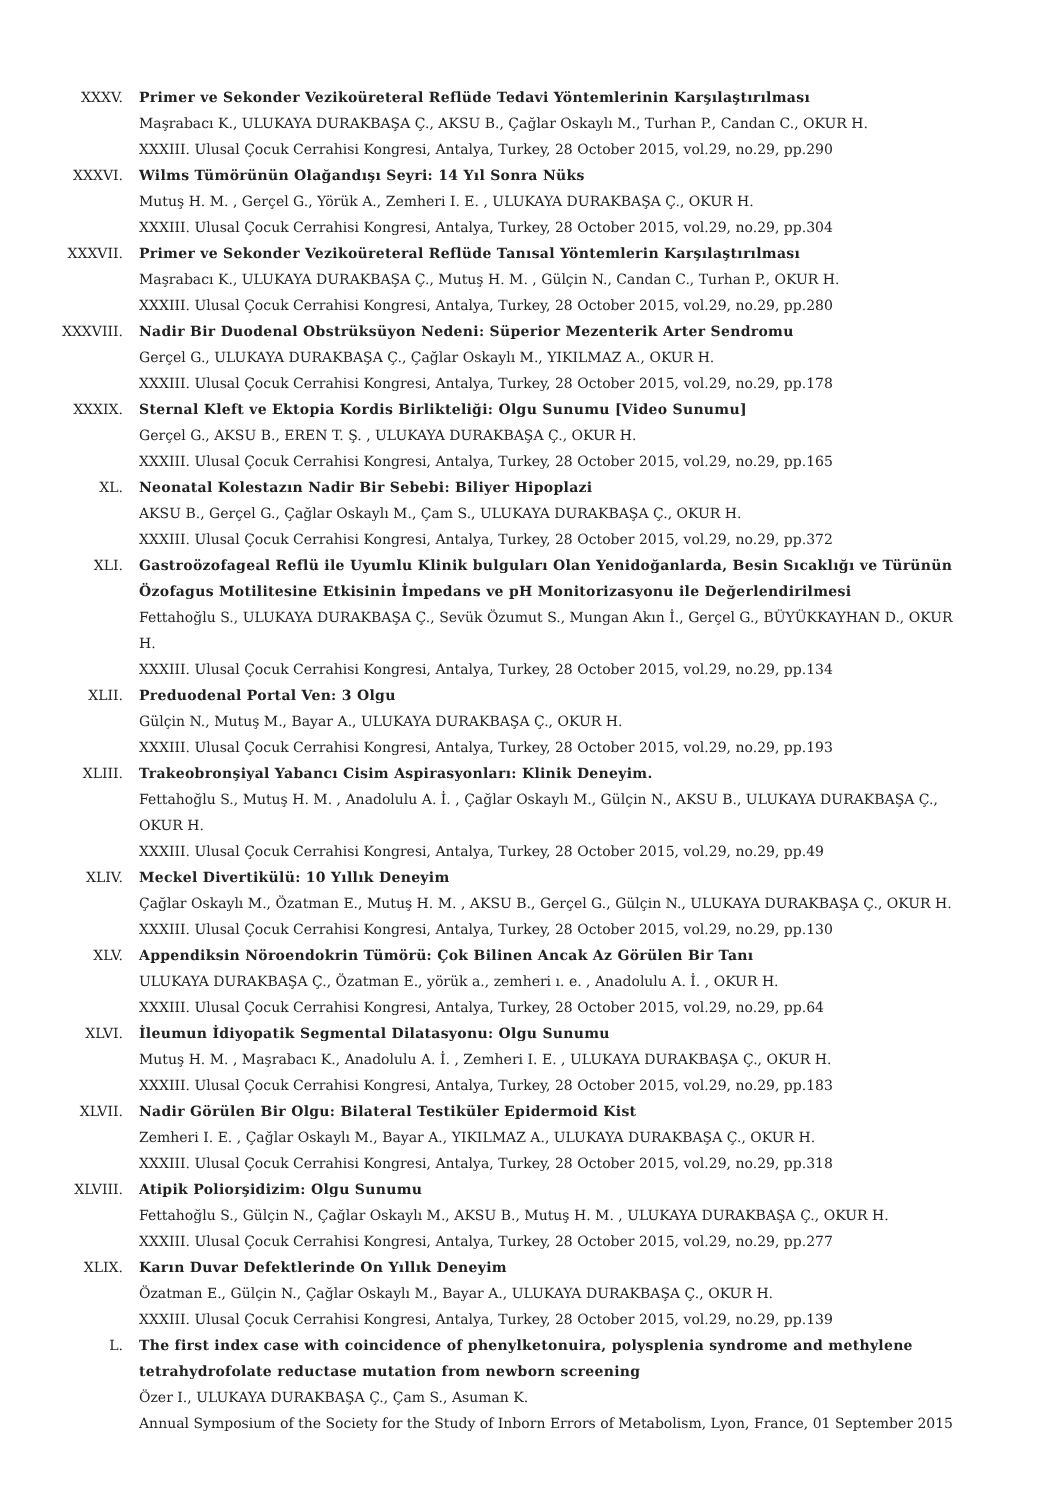XXXV. Primer ve Sekonder Vezikoüreteral Reflüde Tedavi Yöntemlerinin Karşılaştırılması
Maşrabacı K., ULUKAYA DURAKBAŞA Ç., AKSU B., Çağlar Oskaylı M., Turhan P., Candan C., OKUR H.
XXXIII. Ulusal Çocuk Cerrahisi Kongresi, Antalya, Turkey, 28 October 2015, vol.29, no.29, pp.290
XXXVI. Wilms Tümörünün Olağandışı Seyri: 14 Yıl Sonra Nüks
Mutuş H. M. , Gerçel G., Yörük A., Zemheri I. E. , ULUKAYA DURAKBAŞA Ç., OKUR H.
XXXIII. Ulusal Çocuk Cerrahisi Kongresi, Antalya, Turkey, 28 October 2015, vol.29, no.29, pp.304
XXXVII. Primer ve Sekonder Vezikoüreteral Reflüde Tanısal Yöntemlerin Karşılaştırılması
Maşrabacı K., ULUKAYA DURAKBAŞA Ç., Mutuş H. M. , Gülçin N., Candan C., Turhan P., OKUR H.
XXXIII. Ulusal Çocuk Cerrahisi Kongresi, Antalya, Turkey, 28 October 2015, vol.29, no.29, pp.280
XXXVIII. Nadir Bir Duodenal Obstrüksüyon Nedeni: Süperior Mezenterik Arter Sendromu
Gerçel G., ULUKAYA DURAKBAŞA Ç., Çağlar Oskaylı M., YIKILMAZ A., OKUR H.
XXXIII. Ulusal Çocuk Cerrahisi Kongresi, Antalya, Turkey, 28 October 2015, vol.29, no.29, pp.178
XXXIX. Sternal Kleft ve Ektopia Kordis Birlikteliği: Olgu Sunumu [Video Sunumu]
Gerçel G., AKSU B., EREN T. Ş. , ULUKAYA DURAKBAŞA Ç., OKUR H.
XXXIII. Ulusal Çocuk Cerrahisi Kongresi, Antalya, Turkey, 28 October 2015, vol.29, no.29, pp.165
XL. Neonatal Kolestazın Nadir Bir Sebebi: Biliyer Hipoplazi
AKSU B., Gerçel G., Çağlar Oskaylı M., Çam S., ULUKAYA DURAKBAŞA Ç., OKUR H.
XXXIII. Ulusal Çocuk Cerrahisi Kongresi, Antalya, Turkey, 28 October 2015, vol.29, no.29, pp.372
XLI. Gastroözofageal Reflü ile Uyumlu Klinik bulguları Olan Yenidoğanlarda, Besin Sıcaklığı ve Türünün Özofagus Motilitesine Etkisinin İmpedans ve pH Monitorizasyonu ile Değerlendirilmesi
Fettahoğlu S., ULUKAYA DURAKBAŞA Ç., Sevük Özumut S., Mungan Akın İ., Gerçel G., BÜYÜKKAYHAN D., OKUR H.
XXXIII. Ulusal Çocuk Cerrahisi Kongresi, Antalya, Turkey, 28 October 2015, vol.29, no.29, pp.134
XLII. Preduodenal Portal Ven: 3 Olgu
Gülçin N., Mutuş M., Bayar A., ULUKAYA DURAKBAŞA Ç., OKUR H.
XXXIII. Ulusal Çocuk Cerrahisi Kongresi, Antalya, Turkey, 28 October 2015, vol.29, no.29, pp.193
XLIII. Trakeobronşiyal Yabancı Cisim Aspirasyonları: Klinik Deneyim.
Fettahoğlu S., Mutuş H. M. , Anadolulu A. İ. , Çağlar Oskaylı M., Gülçin N., AKSU B., ULUKAYA DURAKBAŞA Ç., OKUR H.
XXXIII. Ulusal Çocuk Cerrahisi Kongresi, Antalya, Turkey, 28 October 2015, vol.29, no.29, pp.49
XLIV. Meckel Divertikülü: 10 Yıllık Deneyim
Çağlar Oskaylı M., Özatman E., Mutuş H. M. , AKSU B., Gerçel G., Gülçin N., ULUKAYA DURAKBAŞA Ç., OKUR H.
XXXIII. Ulusal Çocuk Cerrahisi Kongresi, Antalya, Turkey, 28 October 2015, vol.29, no.29, pp.130
XLV. Appendiksin Nöroendokrin Tümörü: Çok Bilinen Ancak Az Görülen Bir Tanı
ULUKAYA DURAKBAŞA Ç., Özatman E., yörük a., zemheri ı. e. , Anadolulu A. İ. , OKUR H.
XXXIII. Ulusal Çocuk Cerrahisi Kongresi, Antalya, Turkey, 28 October 2015, vol.29, no.29, pp.64
XLVI. İleumun İdiyopatik Segmental Dilatasyonu: Olgu Sunumu
Mutuş H. M. , Maşrabacı K., Anadolulu A. İ. , Zemheri I. E. , ULUKAYA DURAKBAŞA Ç., OKUR H.
XXXIII. Ulusal Çocuk Cerrahisi Kongresi, Antalya, Turkey, 28 October 2015, vol.29, no.29, pp.183
XLVII. Nadir Görülen Bir Olgu: Bilateral Testiküler Epidermoid Kist
Zemheri I. E. , Çağlar Oskaylı M., Bayar A., YIKILMAZ A., ULUKAYA DURAKBAŞA Ç., OKUR H.
XXXIII. Ulusal Çocuk Cerrahisi Kongresi, Antalya, Turkey, 28 October 2015, vol.29, no.29, pp.318
XLVIII. Atipik Poliorşidizim: Olgu Sunumu
Fettahoğlu S., Gülçin N., Çağlar Oskaylı M., AKSU B., Mutuş H. M. , ULUKAYA DURAKBAŞA Ç., OKUR H.
XXXIII. Ulusal Çocuk Cerrahisi Kongresi, Antalya, Turkey, 28 October 2015, vol.29, no.29, pp.277
XLIX. Karın Duvar Defektlerinde On Yıllık Deneyim
Özatman E., Gülçin N., Çağlar Oskaylı M., Bayar A., ULUKAYA DURAKBAŞA Ç., OKUR H.
XXXIII. Ulusal Çocuk Cerrahisi Kongresi, Antalya, Turkey, 28 October 2015, vol.29, no.29, pp.139
L. The first index case with coincidence of phenylketonuira, polysplenia syndrome and methylene tetrahydrofolate reductase mutation from newborn screening
Özer I., ULUKAYA DURAKBAŞA Ç., Çam S., Asuman K.
Annual Symposium of the Society for the Study of Inborn Errors of Metabolism, Lyon, France, 01 September 2015